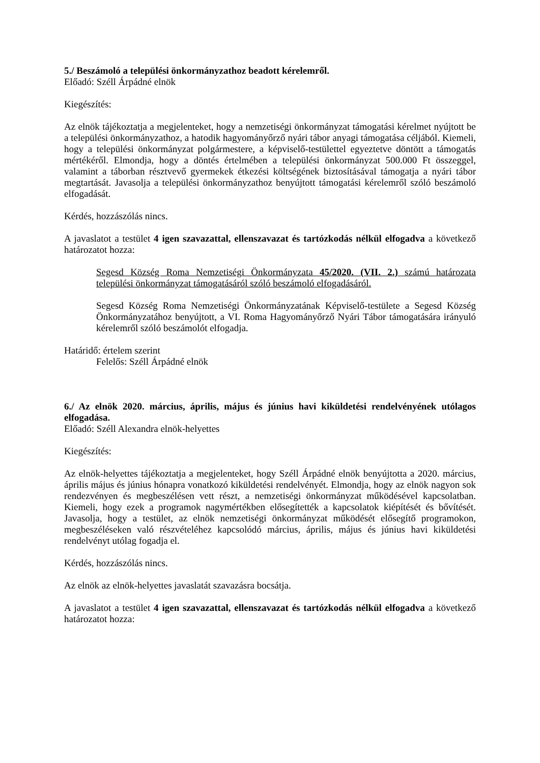5./ Beszámoló a települési önkormányzathoz beadott kérelemről.
Előadó: Széll Árpádné elnök
Kiegészítés:
Az elnök tájékoztatja a megjelenteket, hogy a nemzetiségi önkormányzat támogatási kérelmet nyújtott be a települési önkormányzathoz, a hatodik hagyományőrző nyári tábor anyagi támogatása céljából. Kiemeli, hogy a települési önkormányzat polgármestere, a képviselő-testülettel egyeztetve döntött a támogatás mértékéről. Elmondja, hogy a döntés értelmében a települési önkormányzat 500.000 Ft összeggel, valamint a táborban résztvevő gyermekek étkezési költségének biztosításával támogatja a nyári tábor megtartását. Javasolja a települési önkormányzathoz benyújtott támogatási kérelemről szóló beszámoló elfogadását.
Kérdés, hozzászólás nincs.
A javaslatot a testület 4 igen szavazattal, ellenszavazat és tartózkodás nélkül elfogadva a következő határozatot hozza:
Segesd Község Roma Nemzetiségi Önkormányzata 45/2020. (VII. 2.) számú határozata települési önkormányzat támogatásáról szóló beszámoló elfogadásáról.
Segesd Község Roma Nemzetiségi Önkormányzatának Képviselő-testülete a Segesd Község Önkormányzatához benyújtott, a VI. Roma Hagyományőrző Nyári Tábor támogatására irányuló kérelemről szóló beszámolót elfogadja.
Határidő: értelem szerint
Felelős: Széll Árpádné elnök
6./ Az elnök 2020. március, április, május és június havi kiküldetési rendelvényének utólagos elfogadása.
Előadó: Széll Alexandra elnök-helyettes
Kiegészítés:
Az elnök-helyettes tájékoztatja a megjelenteket, hogy Széll Árpádné elnök benyújtotta a 2020. március, április május és június hónapra vonatkozó kiküldetési rendelvényét. Elmondja, hogy az elnök nagyon sok rendezvényen és megbeszélésen vett részt, a nemzetiségi önkormányzat működésével kapcsolatban. Kiemeli, hogy ezek a programok nagymértékben elősegítették a kapcsolatok kiépítését és bővítését. Javasolja, hogy a testület, az elnök nemzetiségi önkormányzat működését elősegítő programokon, megbeszéléseken való részvételéhez kapcsolódó március, április, május és június havi kiküldetési rendelvényt utólag fogadja el.
Kérdés, hozzászólás nincs.
Az elnök az elnök-helyettes javaslatát szavazásra bocsátja.
A javaslatot a testület 4 igen szavazattal, ellenszavazat és tartózkodás nélkül elfogadva a következő határozatot hozza: